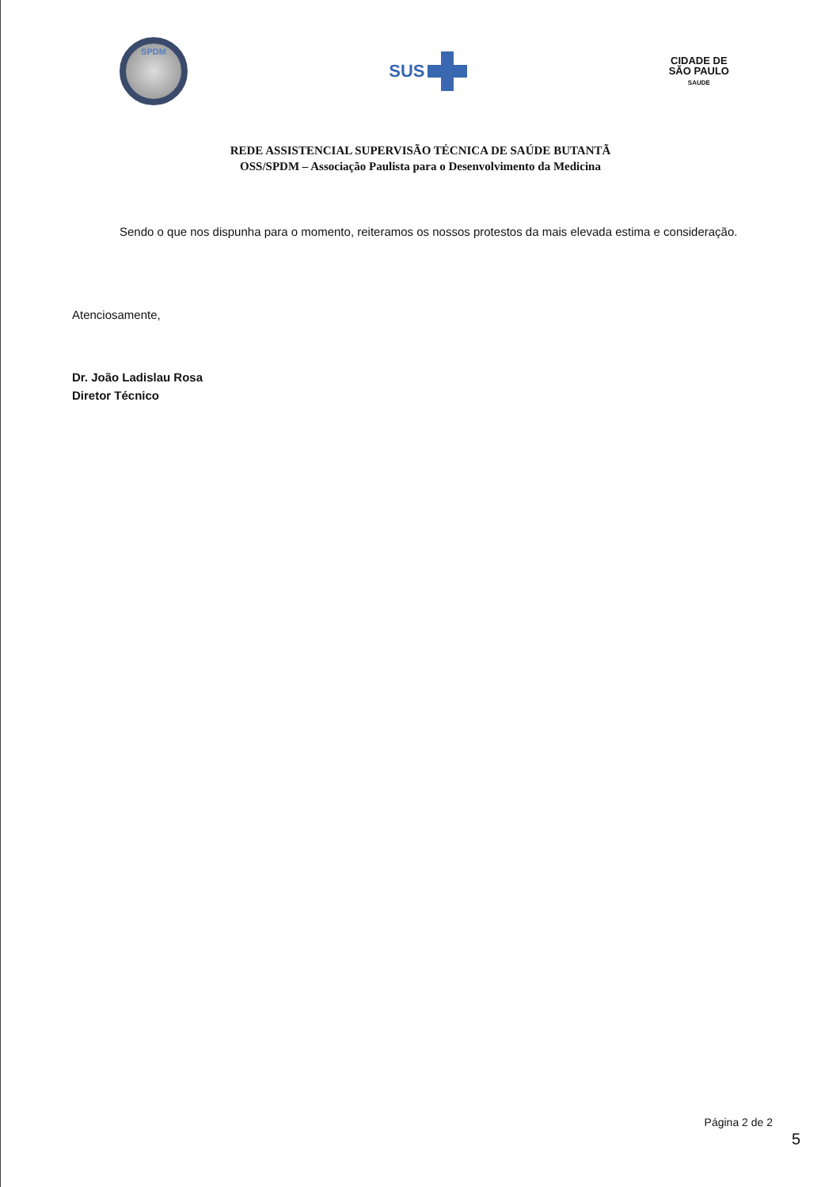SPDM
SUS
CIDADE DE
SÃO PAULO
SAUDE
REDE ASSISTENCIAL SUPERVISÃO TÉCNICA DE SAÚDE BUTANTÃ
OSS/SPDM – Associação Paulista para o Desenvolvimento da Medicina
Sendo o que nos dispunha para o momento, reiteramos os nossos protestos da mais elevada estima e consideração.
Atenciosamente,
Dr. João Ladislau Rosa
Diretor Técnico
Página 2 de 2
5